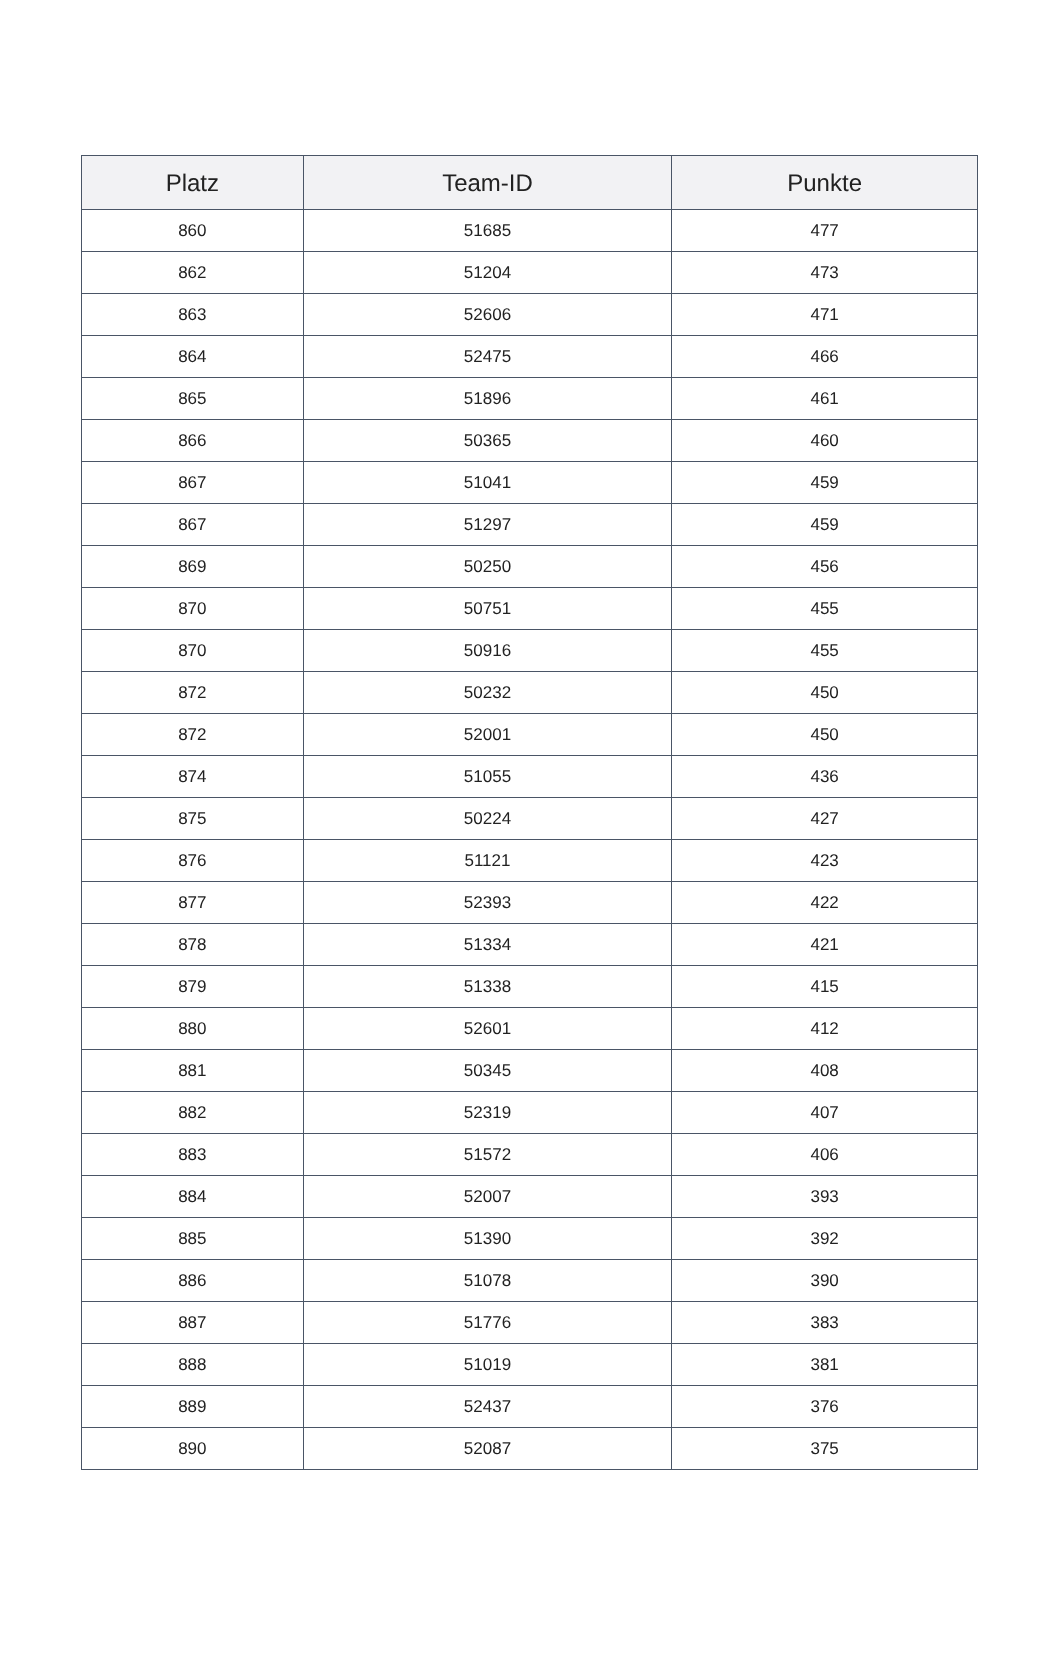| Platz | Team-ID | Punkte |
| --- | --- | --- |
| 860 | 51685 | 477 |
| 862 | 51204 | 473 |
| 863 | 52606 | 471 |
| 864 | 52475 | 466 |
| 865 | 51896 | 461 |
| 866 | 50365 | 460 |
| 867 | 51041 | 459 |
| 867 | 51297 | 459 |
| 869 | 50250 | 456 |
| 870 | 50751 | 455 |
| 870 | 50916 | 455 |
| 872 | 50232 | 450 |
| 872 | 52001 | 450 |
| 874 | 51055 | 436 |
| 875 | 50224 | 427 |
| 876 | 51121 | 423 |
| 877 | 52393 | 422 |
| 878 | 51334 | 421 |
| 879 | 51338 | 415 |
| 880 | 52601 | 412 |
| 881 | 50345 | 408 |
| 882 | 52319 | 407 |
| 883 | 51572 | 406 |
| 884 | 52007 | 393 |
| 885 | 51390 | 392 |
| 886 | 51078 | 390 |
| 887 | 51776 | 383 |
| 888 | 51019 | 381 |
| 889 | 52437 | 376 |
| 890 | 52087 | 375 |